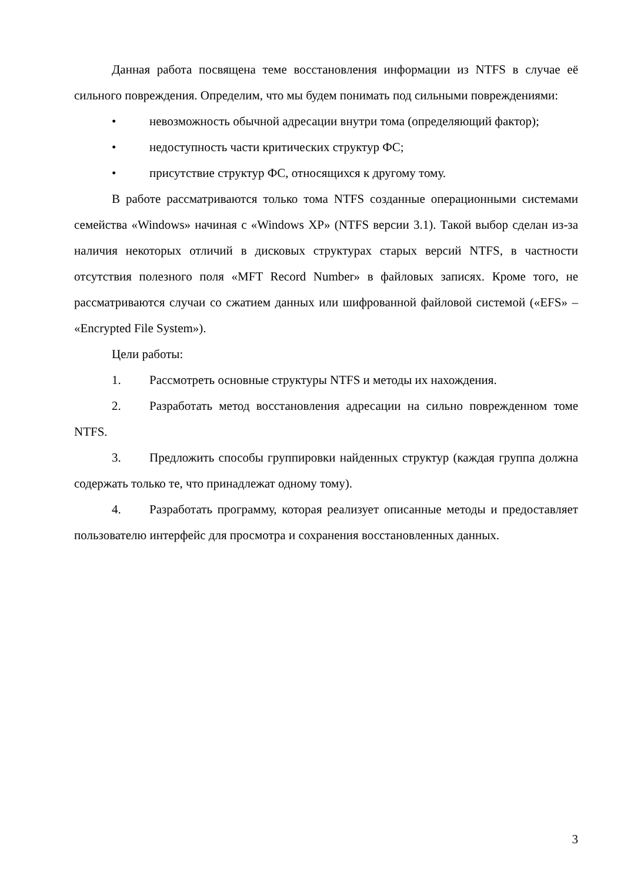Данная работа посвящена теме восстановления информации из NTFS в случае её сильного повреждения. Определим, что мы будем понимать под сильными повреждениями:
• невозможность обычной адресации внутри тома (определяющий фактор);
• недоступность части критических структур ФС;
• присутствие структур ФС, относящихся к другому тому.
В работе рассматриваются только тома NTFS созданные операционными системами семейства «Windows» начиная с «Windows XP» (NTFS версии 3.1). Такой выбор сделан из-за наличия некоторых отличий в дисковых структурах старых версий NTFS, в частности отсутствия полезного поля «MFT Record Number» в файловых записях. Кроме того, не рассматриваются случаи со сжатием данных или шифрованной файловой системой («EFS» – «Encrypted File System»).
Цели работы:
1. Рассмотреть основные структуры NTFS и методы их нахождения.
2. Разработать метод восстановления адресации на сильно поврежденном томе NTFS.
3. Предложить способы группировки найденных структур (каждая группа должна содержать только те, что принадлежат одному тому).
4. Разработать программу, которая реализует описанные методы и предоставляет пользователю интерфейс для просмотра и сохранения восстановленных данных.
3